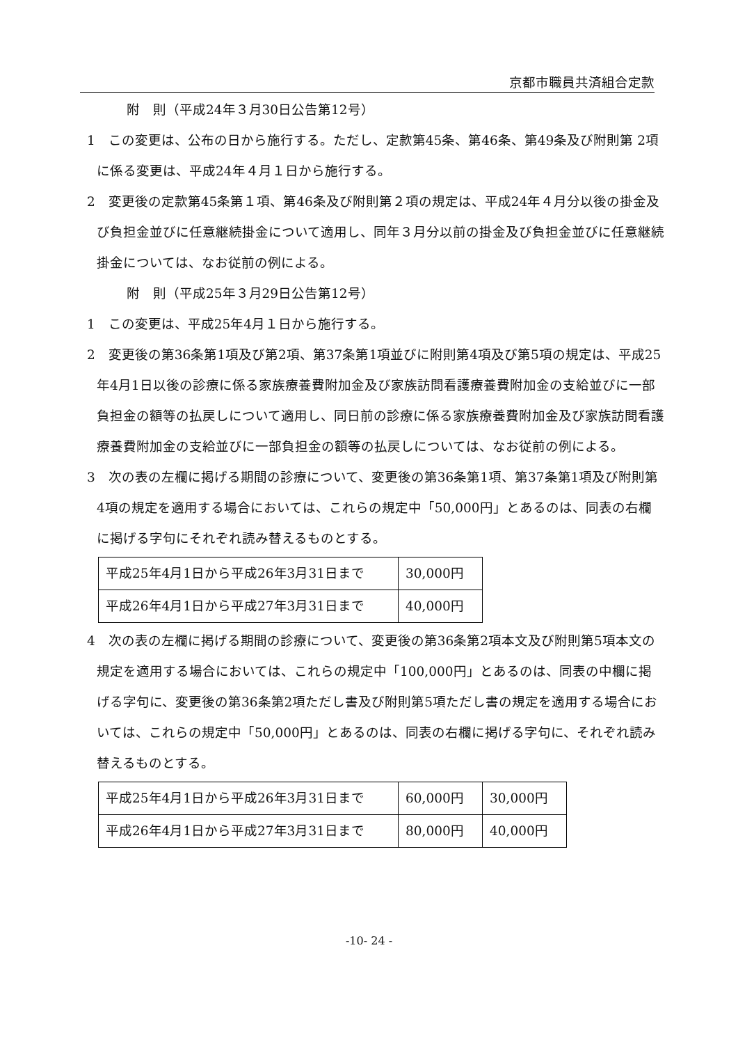京都市職員共済組合定款
附　則（平成24年３月30日公告第12号）
1　この変更は、公布の日から施行する。ただし、定款第45条、第46条、第49条及び附則第 2項に係る変更は、平成24年４月１日から施行する。
2　変更後の定款第45条第１項、第46条及び附則第２項の規定は、平成24年４月分以後の掛金及び負担金並びに任意継続掛金について適用し、同年３月分以前の掛金及び負担金並びに任意継続掛金については、なお従前の例による。
附　則（平成25年３月29日公告第12号）
1　この変更は、平成25年4月１日から施行する。
2　変更後の第36条第1項及び第2項、第37条第1項並びに附則第4項及び第5項の規定は、平成25年4月1日以後の診療に係る家族療養費附加金及び家族訪問看護療養費附加金の支給並びに一部負担金の額等の払戻しについて適用し、同日前の診療に係る家族療養費附加金及び家族訪問看護療養費附加金の支給並びに一部負担金の額等の払戻しについては、なお従前の例による。
3　次の表の左欄に掲げる期間の診療について、変更後の第36条第1項、第37条第1項及び附則第4項の規定を適用する場合においては、これらの規定中「50,000円」とあるのは、同表の右欄に掲げる字句にそれぞれ読み替えるものとする。
| 平成25年4月1日から平成26年3月31日まで | 30,000円 |
| 平成26年4月1日から平成27年3月31日まで | 40,000円 |
4　次の表の左欄に掲げる期間の診療について、変更後の第36条第2項本文及び附則第5項本文の規定を適用する場合においては、これらの規定中「100,000円」とあるのは、同表の中欄に掲げる字句に、変更後の第36条第2項ただし書及び附則第5項ただし書の規定を適用する場合においては、これらの規定中「50,000円」とあるのは、同表の右欄に掲げる字句に、それぞれ読み替えるものとする。
| 平成25年4月1日から平成26年3月31日まで | 60,000円 | 30,000円 |
| 平成26年4月1日から平成27年3月31日まで | 80,000円 | 40,000円 |
-10- 24 -